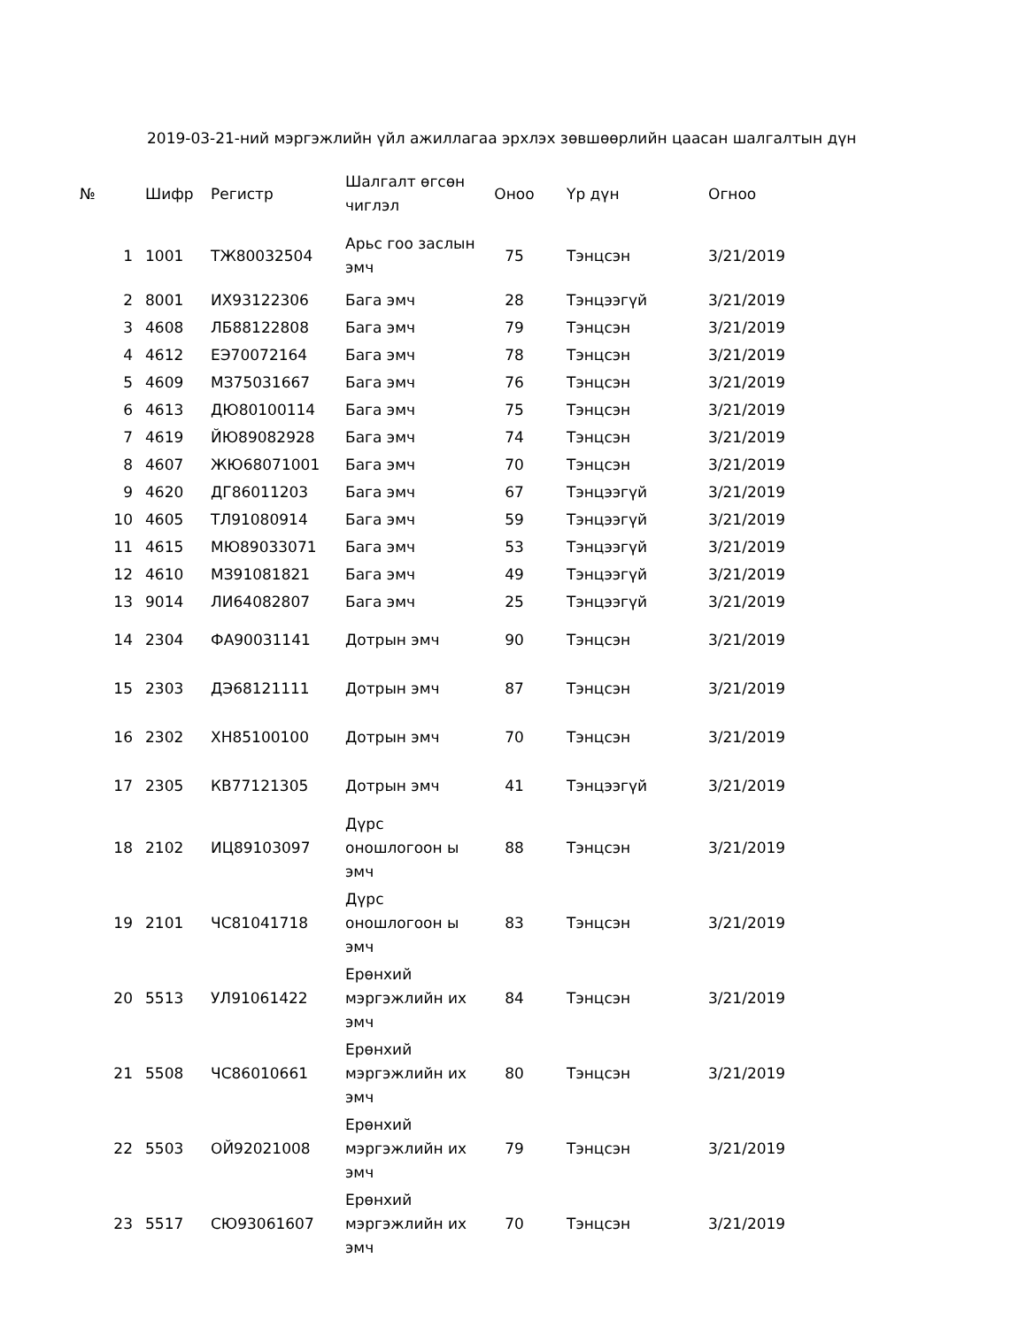2019-03-21-ний мэргэжлийн үйл ажиллагаа эрхлэх зөвшөөрлийн цаасан шалгалтын дүн
| № | Шифр | Регистр | Шалгалт өгсөн чиглэл | Оноо | Үр дүн | Огноо |
| --- | --- | --- | --- | --- | --- | --- |
| 1 | 1001 | ТЖ80032504 | Арьс гоо заслын эмч | 75 | Тэнцсэн | 3/21/2019 |
| 2 | 8001 | ИХ93122306 | Бага эмч | 28 | Тэнцээгүй | 3/21/2019 |
| 3 | 4608 | ЛБ88122808 | Бага эмч | 79 | Тэнцсэн | 3/21/2019 |
| 4 | 4612 | ЕЭ70072164 | Бага эмч | 78 | Тэнцсэн | 3/21/2019 |
| 5 | 4609 | МЗ75031667 | Бага эмч | 76 | Тэнцсэн | 3/21/2019 |
| 6 | 4613 | ДЮ80100114 | Бага эмч | 75 | Тэнцсэн | 3/21/2019 |
| 7 | 4619 | ЙЮ89082928 | Бага эмч | 74 | Тэнцсэн | 3/21/2019 |
| 8 | 4607 | ЖЮ68071001 | Бага эмч | 70 | Тэнцсэн | 3/21/2019 |
| 9 | 4620 | ДГ86011203 | Бага эмч | 67 | Тэнцээгүй | 3/21/2019 |
| 10 | 4605 | ТЛ91080914 | Бага эмч | 59 | Тэнцээгүй | 3/21/2019 |
| 11 | 4615 | МЮ89033071 | Бага эмч | 53 | Тэнцээгүй | 3/21/2019 |
| 12 | 4610 | МЗ91081821 | Бага эмч | 49 | Тэнцээгүй | 3/21/2019 |
| 13 | 9014 | ЛИ64082807 | Бага эмч | 25 | Тэнцээгүй | 3/21/2019 |
| 14 | 2304 | ФА90031141 | Дотрын эмч | 90 | Тэнцсэн | 3/21/2019 |
| 15 | 2303 | ДЭ68121111 | Дотрын эмч | 87 | Тэнцсэн | 3/21/2019 |
| 16 | 2302 | ХН85100100 | Дотрын эмч | 70 | Тэнцсэн | 3/21/2019 |
| 17 | 2305 | КВ77121305 | Дотрын эмч | 41 | Тэнцээгүй | 3/21/2019 |
| 18 | 2102 | ИЦ89103097 | Дүрс оношлогоон ы эмч | 88 | Тэнцсэн | 3/21/2019 |
| 19 | 2101 | ЧС81041718 | Дүрс оношлогоон ы эмч | 83 | Тэнцсэн | 3/21/2019 |
| 20 | 5513 | УЛ91061422 | Ерөнхий мэргэжлийн их эмч | 84 | Тэнцсэн | 3/21/2019 |
| 21 | 5508 | ЧС86010661 | Ерөнхий мэргэжлийн их эмч | 80 | Тэнцсэн | 3/21/2019 |
| 22 | 5503 | ОЙ92021008 | Ерөнхий мэргэжлийн их эмч | 79 | Тэнцсэн | 3/21/2019 |
| 23 | 5517 | СЮ93061607 | Ерөнхий мэргэжлийн их эмч | 70 | Тэнцсэн | 3/21/2019 |